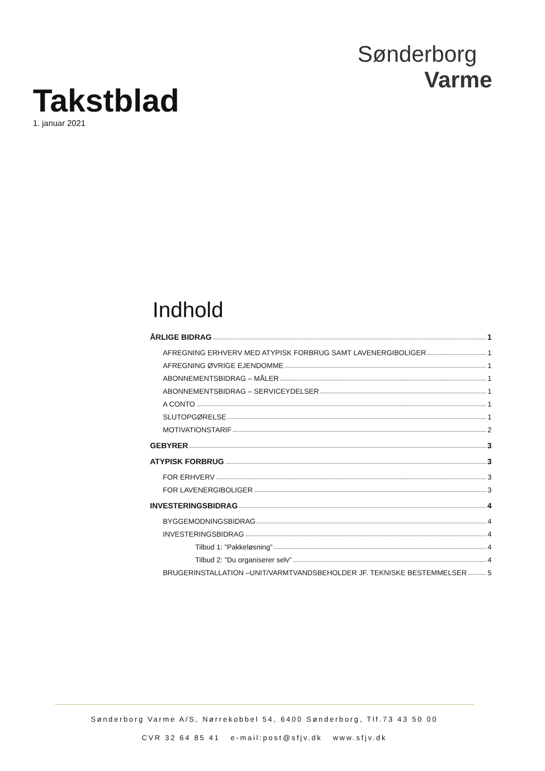Takstblad
1. januar 2021
Sønderborg
Varme
Indhold
ÅRLIGE BIDRAG 1
AFREGNING ERHVERV MED ATYPISK FORBRUG SAMT LAVENERGIBOLIGER 1
AFREGNING ØVRIGE EJENDOMME 1
ABONNEMENTSBIDRAG – MÅLER 1
ABONNEMENTSBIDRAG – SERVICEYDELSER 1
A CONTO 1
SLUTOPGØRELSE 1
MOTIVATIONSTARIF 2
GEBYRER 3
ATYPISK FORBRUG 3
FOR ERHVERV 3
FOR LAVENERGIBOLIGER 3
INVESTERINGSBIDRAG 4
BYGGEMODNINGSBIDRAG 4
INVESTERINGSBIDRAG 4
Tilbud 1: ”Pakkeløsning” 4
Tilbud 2: ”Du organiserer selv” 4
BRUGERINSTALLATION –UNIT/VARMTVANDSBEHOLDER JF. TEKNISKE BESTEMMELSER 5
Sønderborg Varme A/S, Nørrekobbel 54, 6400 Sønderborg, Tlf.73 43 50 00
CVR 32 64 85 41 e-mail:post@sfjv.dk www.sfjv.dk